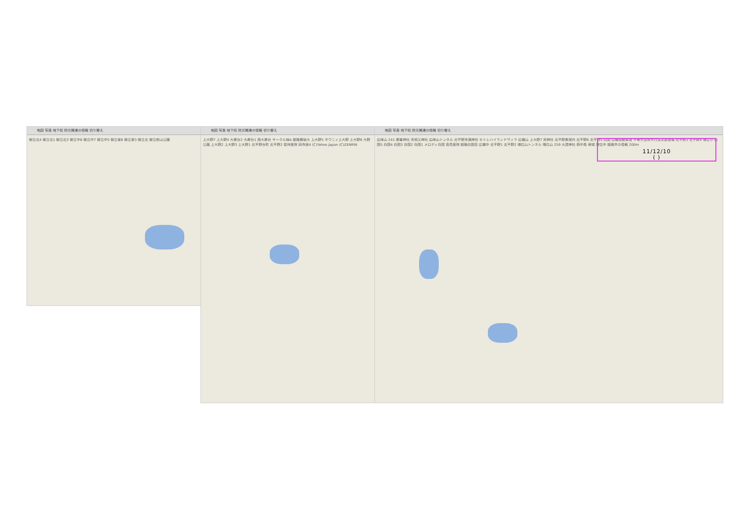地図 写真 地下街 防災関連の情報 切り替え
御立北4 御立北1 御立北3 御立中8 御立中7 御立中5 御立東6 御立東3 御立北 御立前山公園
地図 写真 地下街 防災関連の情報 切り替え
上大野7 上大野4 大寿台2 大寿台1 西大寿台 サークル棟A 姫路獨協大 上大野5 タウニィ上大野 上大野6 大野公園 上大野2 上大野3 上大野1 北平野台町 北平野2 若林医院 田寺東4 (C)Yahoo Japan (C)ZENRIN
地図 写真 地下街 防災関連の情報 切り替え
広峰山 241 廣峯神社 天祖父神社 広峰山トンネル 北平野天満神社 セトレハイランドヴィラ 広嶺山 上大野7 荒神社 北平野奥垣内 北平野6 北平野5 白国 山陽自動車道 平等大慧会大行法支部道場 北平野3 北平野4 増位小 白国5 白国4 白国3 白国2 白国1 メロディ白国 高見医院 姫路白国局 広嶺中 北平野1 北平野2 増位山トンネル 増位山 259 大歳神社 西中島 保城 増位中 姫路市の情報 200m
11/12/10
( )